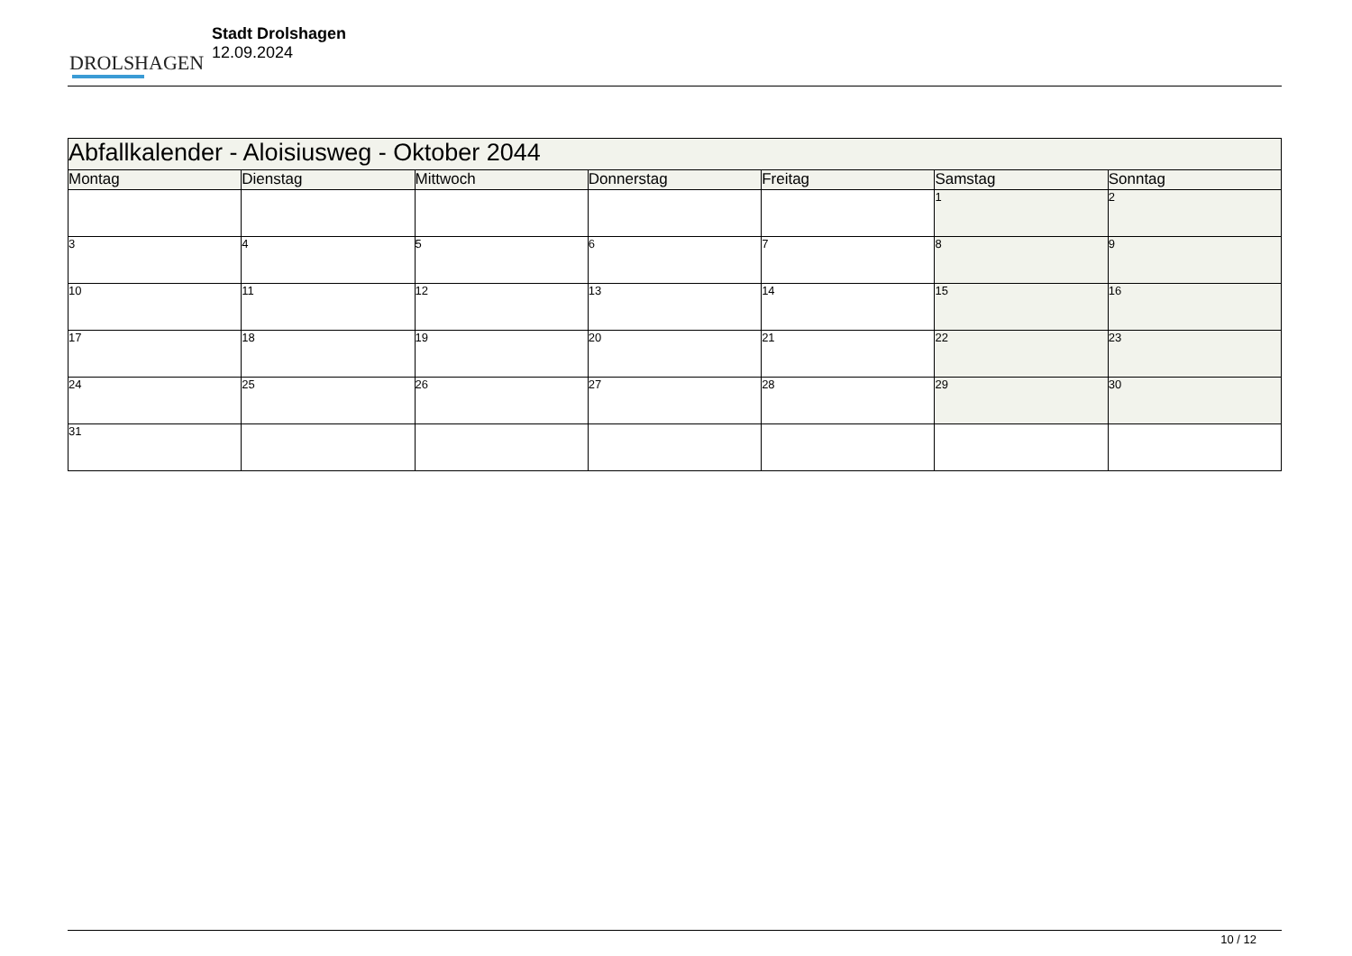DROLSHAGEN
Stadt Drolshagen
12.09.2024
| Abfallkalender - Aloisiusweg - Oktober 2044 | | | | | | |
| --- | --- | --- | --- | --- | --- | --- |
| Montag | Dienstag | Mittwoch | Donnerstag | Freitag | Samstag | Sonntag |
| | | | | | 1 | 2 |
| 3 | 4 | 5 | 6 | 7 | 8 | 9 |
| 10 | 11 | 12 | 13 | 14 | 15 | 16 |
| 17 | 18 | 19 | 20 | 21 | 22 | 23 |
| 24 | 25 | 26 | 27 | 28 | 29 | 30 |
| 31 | | | | | | |
10 / 12